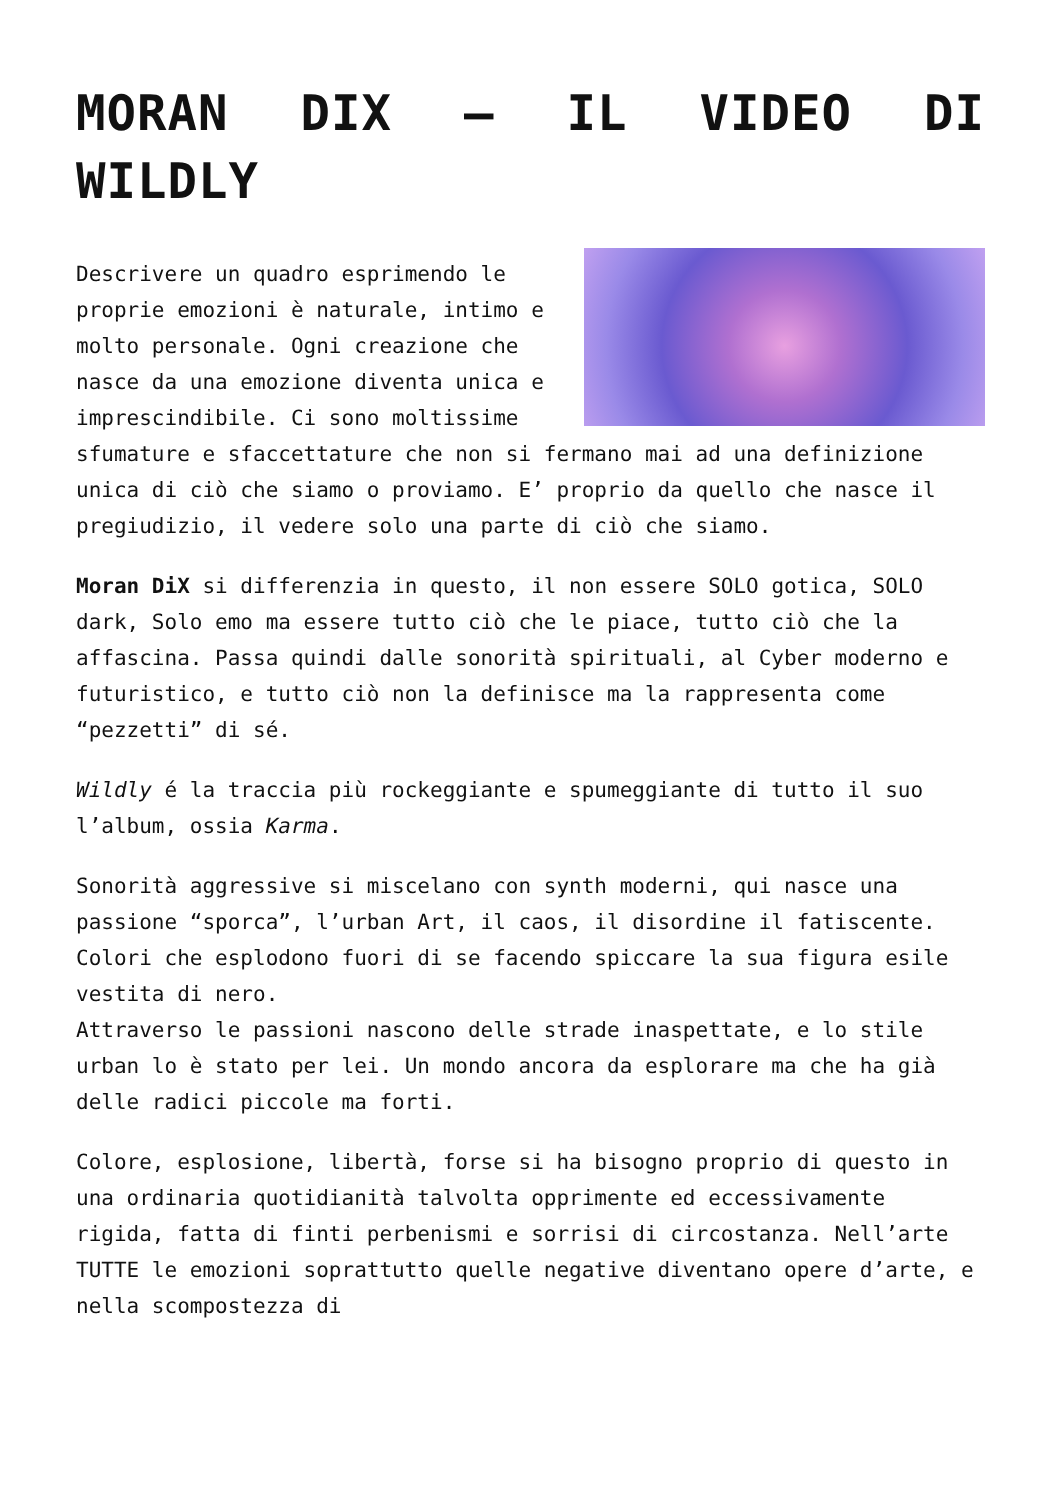MORAN DIX – IL VIDEO DI WILDLY
Descrivere un quadro esprimendo le proprie emozioni è naturale, intimo e molto personale. Ogni creazione che nasce da una emozione diventa unica e imprescindibile. Ci sono moltissime sfumature e sfaccettature che non si fermano mai ad una definizione unica di ciò che siamo o proviamo. E’ proprio da quello che nasce il pregiudizio, il vedere solo una parte di ciò che siamo.
Moran DiX si differenzia in questo, il non essere SOLO gotica, SOLO dark, Solo emo ma essere tutto ciò che le piace, tutto ciò che la affascina. Passa quindi dalle sonorità spirituali, al Cyber moderno e futuristico, e tutto ciò non la definisce ma la rappresenta come “pezzetti” di sé.
Wildly é la traccia più rockeggiante e spumeggiante di tutto il suo l’album, ossia Karma.
Sonorità aggressive si miscelano con synth moderni, qui nasce una passione “sporca”, l’urban Art, il caos, il disordine il fatiscente. Colori che esplodono fuori di se facendo spiccare la sua figura esile vestita di nero.
Attraverso le passioni nascono delle strade inaspettate, e lo stile urban lo è stato per lei. Un mondo ancora da esplorare ma che ha già delle radici piccole ma forti.
Colore, esplosione, libertà, forse si ha bisogno proprio di questo in una ordinaria quotidianità talvolta opprimente ed eccessivamente rigida, fatta di finti perbenismi e sorrisi di circostanza. Nell’arte TUTTE le emozioni soprattutto quelle negative diventano opere d’arte, e nella scompostezza di